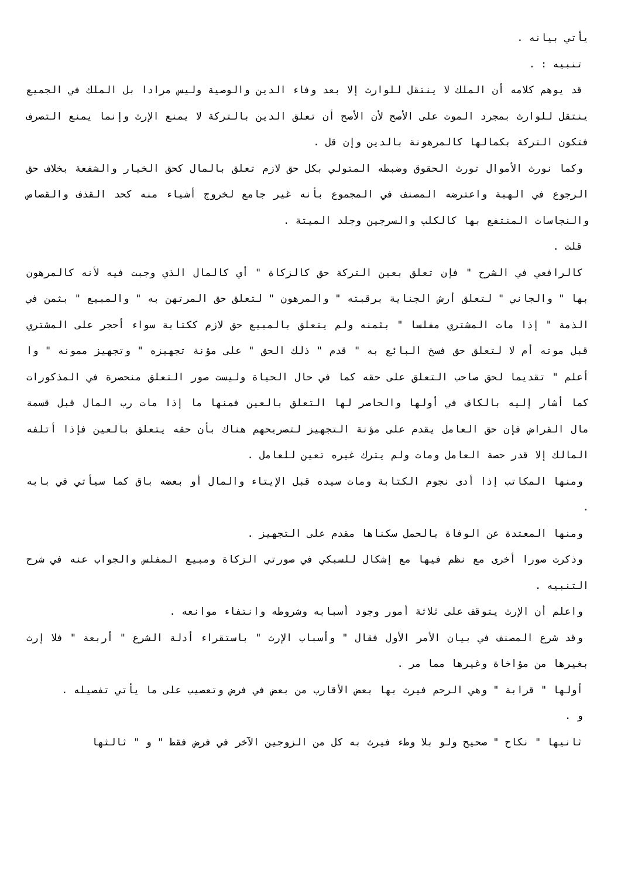يأتي بيانه .
تنبيه : .
قد يوهم كلامه أن الملك لا ينتقل للوارث إلا بعد وفاء الدين والوصية وليس مرادا بل الملك في الجميع ينتقل للوارث بمجرد الموت على الأصح لأن الأصح أن تعلق الدين بالتركة لا يمنع الإرث وإنما يمنع التصرف فتكون التركة بكمالها كالمرهونة بالدين وإن قل .
وكما نورث الأموال تورث الحقوق وضبطه المتولي بكل حق لازم تعلق بالمال كحق الخيار والشفعة بخلاف حق الرجوع في الهبة واعترضه المصنف في المجموع بأنه غير جامع لخروج أشياء منه كحد القذف والقصاص والنجاسات المنتفع بها كالكلب والسرجين وجلد الميتة .
قلت .
كالرافعي في الشرح " فإن تعلق بعين التركة حق كالزكاة " أي كالمال الذي وجبت فيه لأنه كالمرهون بها " والجاني " لتعلق أرش الجناية برقبته " والمرهون " لتعلق حق المرتهن به " والمبيع " بثمن في الذمة " إذا مات المشتري مفلسا " بثمنه ولم يتعلق بالمبيع حق لازم ككتابة سواء أحجر على المشتري قبل موته أم لا لتعلق حق فسخ البائع به " قدم " ذلك الحق " على مؤنة تجهيزه " وتجهيز ممونه " وا أعلم " تقديما لحق صاحب التعلق على حقه كما في حال الحياة وليست صور التعلق منحصرة في المذكورات كما أشار إليه بالكاف في أولها والحاصر لها التعلق بالعين فمنها ما إذا مات رب المال قبل قسمة مال القراض فإن حق العامل يقدم على مؤنة التجهيز لتصريحهم هناك بأن حقه يتعلق بالعين فإذا أتلفه المالك إلا قدر حصة العامل ومات ولم يترك غيره تعين للعامل .
ومنها المكاتب إذا أدى نجوم الكتابة ومات سيده قبل الإيتاء والمال أو بعضه باق كما سيأتي في بابه .
ومنها المعتدة عن الوفاة بالحمل سكناها مقدم على التجهيز .
وذكرت صورا أخرى مع نظم فيها مع إشكال للسبكي في صورتي الزكاة ومبيع المفلس والجواب عنه في شرح التنبيه .
واعلم أن الإرث يتوقف على ثلاثة أمور وجود أسبابه وشروطه وانتفاء موانعه .
وقد شرع المصنف في بيان الأمر الأول فقال " وأسباب الإرث " باستقراء أدلة الشرع " أربعة " فلا إرث بغيرها من مؤاخاة وغيرها مما مر .
أولها " قرابة " وهي الرحم فيرث بها بعض الأقارب من بعض في فرض وتعصيب على ما يأتي تفصيله .
و .
ثانيها " نكاح " صحيح ولو بلا وطء فيرث به كل من الزوجين الآخر في فرض فقط " و " ثالثها